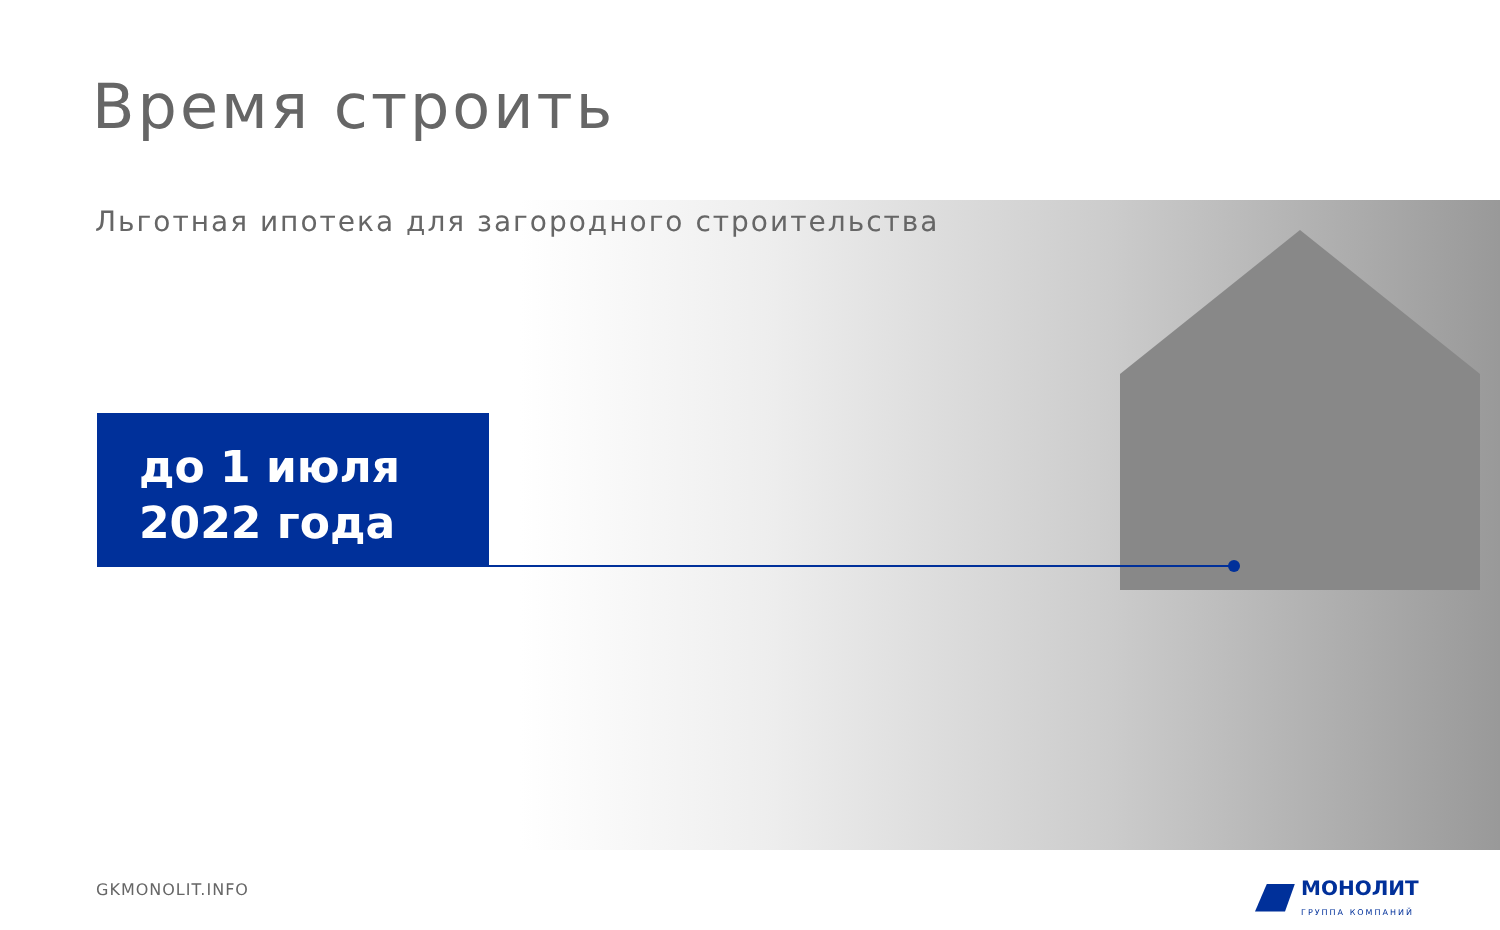Время строить
Льготная ипотека для загородного строительства
до 1 июля
2022 года
GKMONOLIT.INFO МОНОЛИТ
ГРУППА КОМПАНИЙ